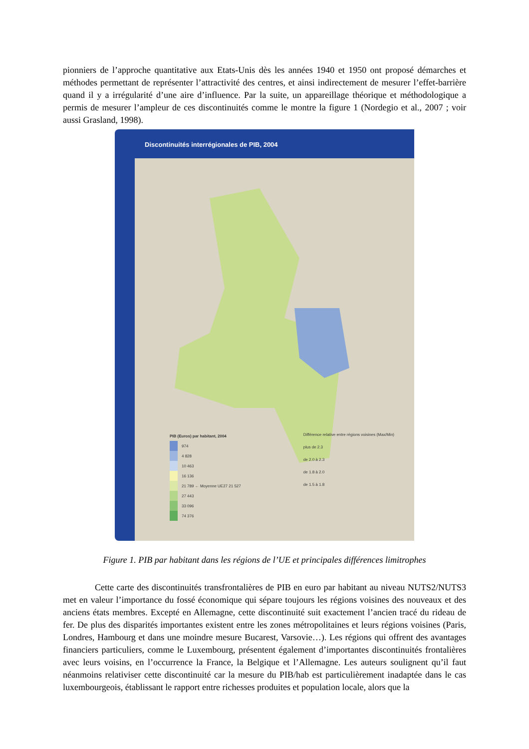pionniers de l’approche quantitative aux Etats-Unis dès les années 1940 et 1950 ont proposé démarches et méthodes permettant de représenter l’attractivité des centres, et ainsi indirectement de mesurer l’effet-barrière quand il y a irrégularité d’une aire d’influence. Par la suite, un appareillage théorique et méthodologique a permis de mesurer l’ampleur de ces discontinuités comme le montre la figure 1 (Nordegio et al., 2007 ; voir aussi Grasland, 1998).
Discontinuités interrégionales de PIB, 2004
PIB (Euros) par habitant, 2004
974
4 828
10 463
16 136
21 789 ← Moyenne UE27 21 527
27 443
33 096
74 376
Différence relative entre régions voisines (Max/Min)
plus de 2.3
de 2.0 à 2.3
de 1.8 à 2.0
de 1.5 à 1.8
Figure 1. PIB par habitant dans les régions de l’UE et principales différences limitrophes
Cette carte des discontinuités transfrontalières de PIB en euro par habitant au niveau NUTS2/NUTS3 met en valeur l’importance du fossé économique qui sépare toujours les régions voisines des nouveaux et des anciens états membres. Excepté en Allemagne, cette discontinuité suit exactement l’ancien tracé du rideau de fer. De plus des disparités importantes existent entre les zones métropolitaines et leurs régions voisines (Paris, Londres, Hambourg et dans une moindre mesure Bucarest, Varsovie…). Les régions qui offrent des avantages financiers particuliers, comme le Luxembourg, présentent également d’importantes discontinuités frontalières avec leurs voisins, en l’occurrence la France, la Belgique et l’Allemagne. Les auteurs soulignent qu’il faut néanmoins relativiser cette discontinuité car la mesure du PIB/hab est particulièrement inadaptée dans le cas luxembourgeois, établissant le rapport entre richesses produites et population locale, alors que la